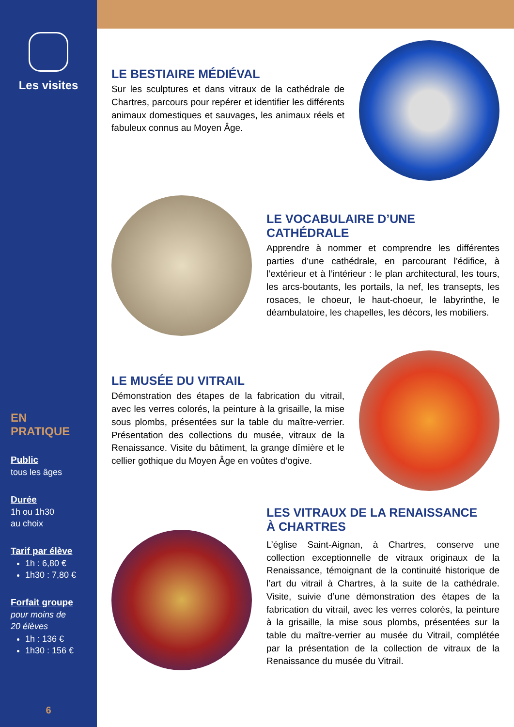Les visites
EN PRATIQUE
Public
tous les âges
Durée
1h ou 1h30
au choix
Tarif par élève
1h : 6,80 €
1h30 : 7,80 €
Forfait groupe
pour moins de
20 élèves
1h : 136 €
1h30 : 156 €
6
LE BESTIAIRE MÉDIÉVAL
Sur les sculptures et dans vitraux de la cathédrale de Chartres, parcours pour repérer et identifier les différents animaux domestiques et sauvages, les animaux réels et fabuleux connus au Moyen Âge.
LE VOCABULAIRE D’UNE CATHÉDRALE
Apprendre à nommer et comprendre les différentes parties d’une cathédrale, en parcourant l’édifice, à l’extérieur et à l’intérieur : le plan architectural, les tours, les arcs-boutants, les portails, la nef, les transepts, les rosaces, le choeur, le haut-choeur, le labyrinthe, le déambulatoire, les chapelles, les décors, les mobiliers.
LE MUSÉE DU VITRAIL
Démonstration des étapes de la fabrication du vitrail, avec les verres colorés, la peinture à la grisaille, la mise sous plombs, présentées sur la table du maître-verrier. Présentation des collections du musée, vitraux de la Renaissance. Visite du bâtiment, la grange dîmière et le cellier gothique du Moyen Âge en voûtes d’ogive.
LES VITRAUX DE LA RENAISSANCE
À CHARTRES
L’église Saint-Aignan, à Chartres, conserve une collection exceptionnelle de vitraux originaux de la Renaissance, témoignant de la continuité historique de l’art du vitrail à Chartres, à la suite de la cathédrale. Visite, suivie d’une démonstration des étapes de la fabrication du vitrail, avec les verres colorés, la peinture à la grisaille, la mise sous plombs, présentées sur la table du maître-verrier au musée du Vitrail, complétée par la présentation de la collection de vitraux de la Renaissance du musée du Vitrail.